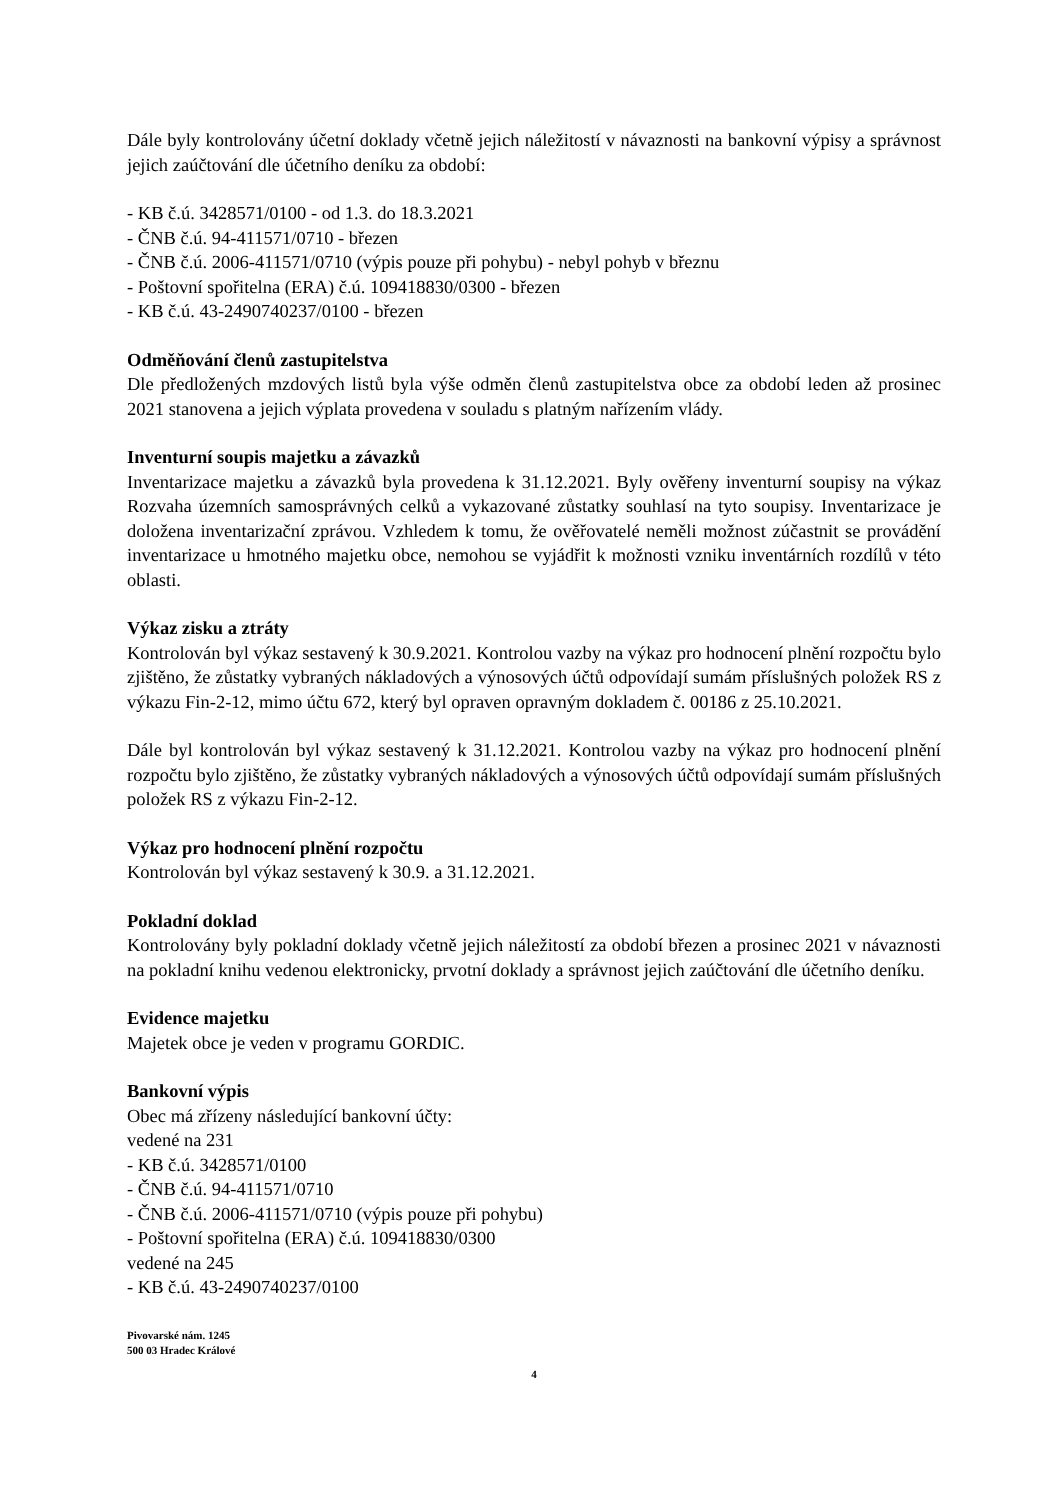Dále byly kontrolovány účetní doklady včetně jejich náležitostí v návaznosti na bankovní výpisy a správnost jejich zaúčtování dle účetního deníku za období:
- KB č.ú. 3428571/0100 - od 1.3. do 18.3.2021
- ČNB č.ú. 94-411571/0710 - březen
- ČNB č.ú. 2006-411571/0710 (výpis pouze při pohybu) - nebyl pohyb v březnu
- Poštovní spořitelna (ERA) č.ú. 109418830/0300 - březen
- KB č.ú. 43-2490740237/0100 - březen
Odměňování členů zastupitelstva
Dle předložených mzdových listů byla výše odměn členů zastupitelstva obce za období leden až prosinec 2021 stanovena a jejich výplata provedena v souladu s platným nařízením vlády.
Inventurní soupis majetku a závazků
Inventarizace majetku a závazků byla provedena k 31.12.2021. Byly ověřeny inventurní soupisy na výkaz Rozvaha územních samosprávných celků a vykazované zůstatky souhlasí na tyto soupisy. Inventarizace je doložena inventarizační zprávou. Vzhledem k tomu, že ověřovatelé neměli možnost zúčastnit se provádění inventarizace u hmotného majetku obce, nemohou se vyjádřit k možnosti vzniku inventárních rozdílů v této oblasti.
Výkaz zisku a ztráty
Kontrolován byl výkaz sestavený k 30.9.2021. Kontrolou vazby na výkaz pro hodnocení plnění rozpočtu bylo zjištěno, že zůstatky vybraných nákladových a výnosových účtů odpovídají sumám příslušných položek RS z výkazu Fin-2-12, mimo účtu 672, který byl opraven opravným dokladem č. 00186 z 25.10.2021.
Dále byl kontrolován byl výkaz sestavený k 31.12.2021. Kontrolou vazby na výkaz pro hodnocení plnění rozpočtu bylo zjištěno, že zůstatky vybraných nákladových a výnosových účtů odpovídají sumám příslušných položek RS z výkazu Fin-2-12.
Výkaz pro hodnocení plnění rozpočtu
Kontrolován byl výkaz sestavený k 30.9. a 31.12.2021.
Pokladní doklad
Kontrolovány byly pokladní doklady včetně jejich náležitostí za období březen a prosinec 2021 v návaznosti na pokladní knihu vedenou elektronicky, prvotní doklady a správnost jejich zaúčtování dle účetního deníku.
Evidence majetku
Majetek obce je veden v programu GORDIC.
Bankovní výpis
Obec má zřízeny následující bankovní účty:
vedené na 231
- KB č.ú. 3428571/0100
- ČNB č.ú. 94-411571/0710
- ČNB č.ú. 2006-411571/0710 (výpis pouze při pohybu)
- Poštovní spořitelna (ERA) č.ú. 109418830/0300
vedené na 245
- KB č.ú. 43-2490740237/0100
Pivovarské nám. 1245
500 03 Hradec Králové
4